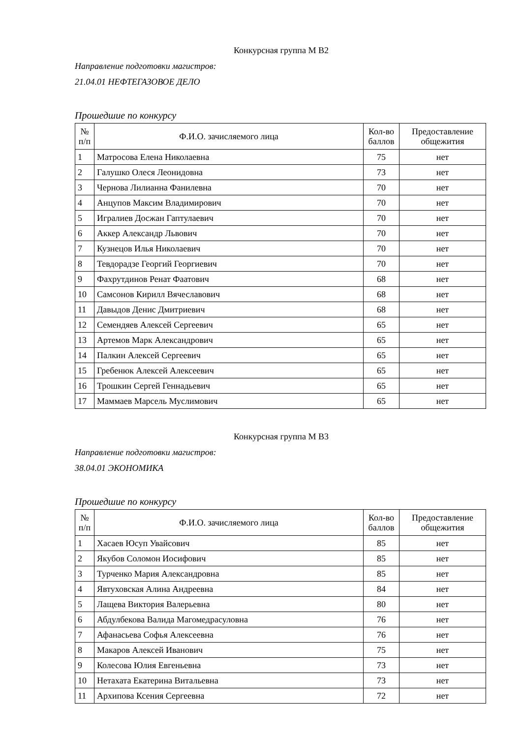Конкурсная группа М В2
Направление подготовки магистров:
21.04.01 НЕФТЕГАЗОВОЕ ДЕЛО
Прошедшие по конкурсу
| № п/п | Ф.И.О. зачисляемого лица | Кол-во баллов | Предоставление общежития |
| --- | --- | --- | --- |
| 1 | Матросова Елена Николаевна | 75 | нет |
| 2 | Галушко Олеся Леонидовна | 73 | нет |
| 3 | Чернова Лилианна Фанилевна | 70 | нет |
| 4 | Анцупов Максим Владимирович | 70 | нет |
| 5 | Игралиев Досжан Гаптулаевич | 70 | нет |
| 6 | Аккер Александр Львович | 70 | нет |
| 7 | Кузнецов Илья Николаевич | 70 | нет |
| 8 | Тевдорадзе Георгий Георгиевич | 70 | нет |
| 9 | Фахрутдинов Ренат Фаатович | 68 | нет |
| 10 | Самсонов Кирилл Вячеславович | 68 | нет |
| 11 | Давыдов Денис Дмитриевич | 68 | нет |
| 12 | Семендяев Алексей Сергеевич | 65 | нет |
| 13 | Артемов Марк Александрович | 65 | нет |
| 14 | Палкин Алексей Сергеевич | 65 | нет |
| 15 | Гребенюк Алексей Алексеевич | 65 | нет |
| 16 | Трошкин Сергей Геннадьевич | 65 | нет |
| 17 | Маммаев Марсель Муслимович | 65 | нет |
Конкурсная группа М В3
Направление подготовки магистров:
38.04.01 ЭКОНОМИКА
Прошедшие по конкурсу
| № п/п | Ф.И.О. зачисляемого лица | Кол-во баллов | Предоставление общежития |
| --- | --- | --- | --- |
| 1 | Хасаев Юсуп Увайсович | 85 | нет |
| 2 | Якубов Соломон Иосифович | 85 | нет |
| 3 | Турченко Мария Александровна | 85 | нет |
| 4 | Явтуховская Алина Андреевна | 84 | нет |
| 5 | Лащева Виктория Валерьевна | 80 | нет |
| 6 | Абдулбекова Валида Магомедрасуловна | 76 | нет |
| 7 | Афанасьева Софья Алексеевна | 76 | нет |
| 8 | Макаров Алексей Иванович | 75 | нет |
| 9 | Колесова Юлия Евгеньевна | 73 | нет |
| 10 | Нетахата Екатерина Витальевна | 73 | нет |
| 11 | Архипова Ксения Сергеевна | 72 | нет |